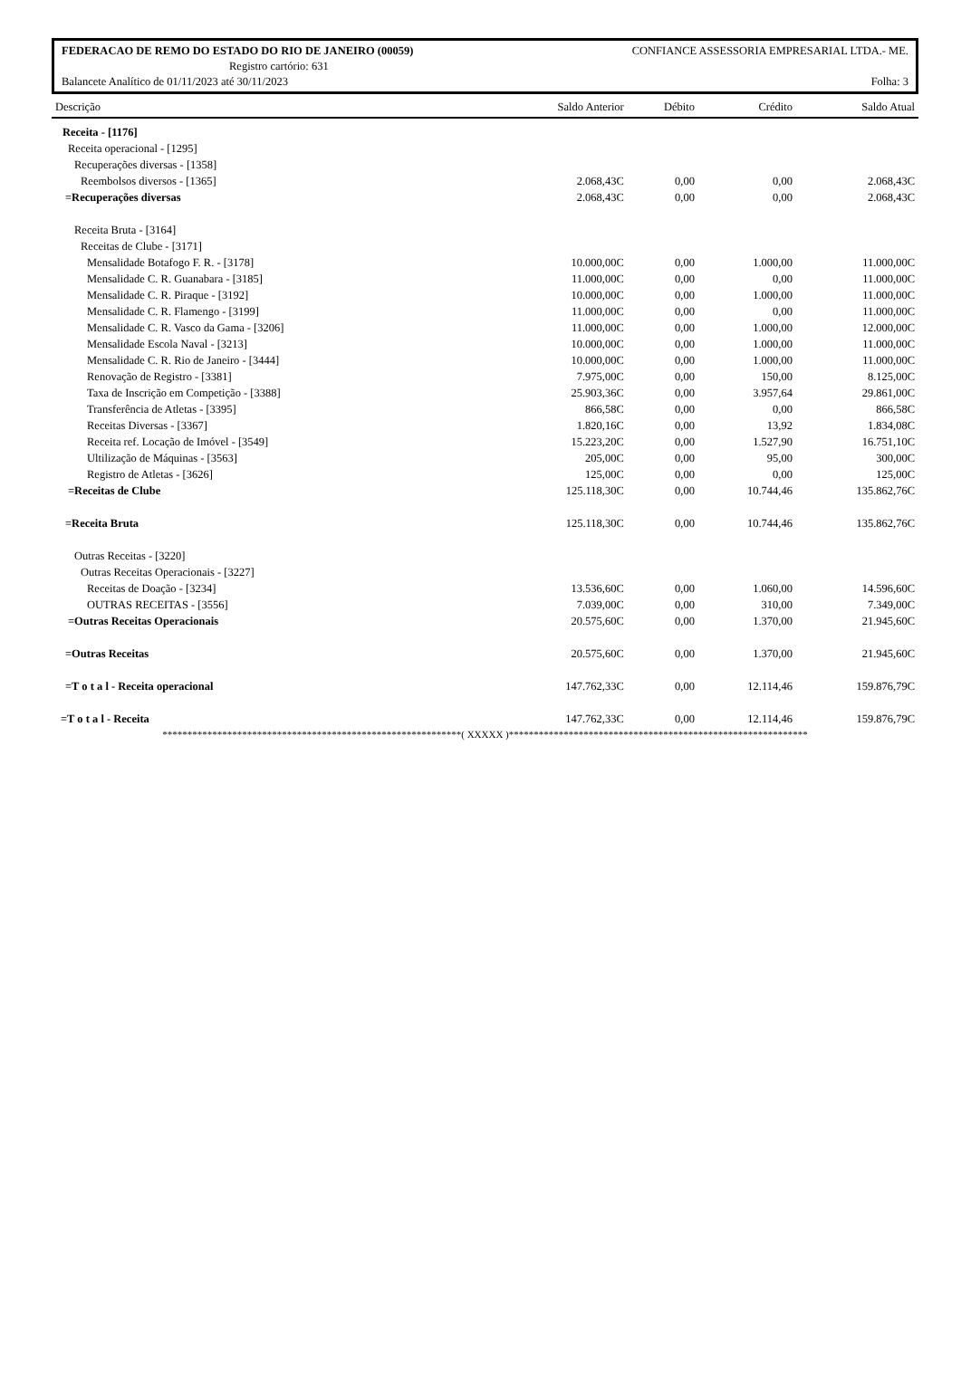FEDERACAO DE REMO DO ESTADO DO RIO DE JANEIRO (00059) CONFIANCE ASSESSORIA EMPRESARIAL LTDA.- ME.
Registro cartório: 631
Balancete Analítico de 01/11/2023 até 30/11/2023 Folha: 3
| Descrição | Saldo Anterior | Débito | Crédito | Saldo Atual |
| --- | --- | --- | --- | --- |
| Receita - [1176] | | | | |
| Receita operacional - [1295] | | | | |
| Recuperações diversas - [1358] | | | | |
| Reembolsos diversos - [1365] | 2.068,43C | 0,00 | 0,00 | 2.068,43C |
| =Recuperações diversas | 2.068,43C | 0,00 | 0,00 | 2.068,43C |
| Receita Bruta - [3164] | | | | |
| Receitas de Clube - [3171] | | | | |
| Mensalidade Botafogo F. R. - [3178] | 10.000,00C | 0,00 | 1.000,00 | 11.000,00C |
| Mensalidade C. R. Guanabara - [3185] | 11.000,00C | 0,00 | 0,00 | 11.000,00C |
| Mensalidade C. R. Piraque - [3192] | 10.000,00C | 0,00 | 1.000,00 | 11.000,00C |
| Mensalidade C. R. Flamengo - [3199] | 11.000,00C | 0,00 | 0,00 | 11.000,00C |
| Mensalidade C. R. Vasco da Gama - [3206] | 11.000,00C | 0,00 | 1.000,00 | 12.000,00C |
| Mensalidade Escola Naval - [3213] | 10.000,00C | 0,00 | 1.000,00 | 11.000,00C |
| Mensalidade C. R. Rio de Janeiro - [3444] | 10.000,00C | 0,00 | 1.000,00 | 11.000,00C |
| Renovação de Registro - [3381] | 7.975,00C | 0,00 | 150,00 | 8.125,00C |
| Taxa de Inscrição em Competição - [3388] | 25.903,36C | 0,00 | 3.957,64 | 29.861,00C |
| Transferência de Atletas - [3395] | 866,58C | 0,00 | 0,00 | 866,58C |
| Receitas Diversas - [3367] | 1.820,16C | 0,00 | 13,92 | 1.834,08C |
| Receita ref. Locação de Imóvel - [3549] | 15.223,20C | 0,00 | 1.527,90 | 16.751,10C |
| Ultilização de Máquinas - [3563] | 205,00C | 0,00 | 95,00 | 300,00C |
| Registro de Atletas - [3626] | 125,00C | 0,00 | 0,00 | 125,00C |
| =Receitas de Clube | 125.118,30C | 0,00 | 10.744,46 | 135.862,76C |
| =Receita Bruta | 125.118,30C | 0,00 | 10.744,46 | 135.862,76C |
| Outras Receitas - [3220] | | | | |
| Outras Receitas Operacionais - [3227] | | | | |
| Receitas de Doação - [3234] | 13.536,60C | 0,00 | 1.060,00 | 14.596,60C |
| OUTRAS RECEITAS - [3556] | 7.039,00C | 0,00 | 310,00 | 7.349,00C |
| =Outras Receitas Operacionais | 20.575,60C | 0,00 | 1.370,00 | 21.945,60C |
| =Outras Receitas | 20.575,60C | 0,00 | 1.370,00 | 21.945,60C |
| =T o t a l - Receita operacional | 147.762,33C | 0,00 | 12.114,46 | 159.876,79C |
| =T o t a l - Receita | 147.762,33C | 0,00 | 12.114,46 | 159.876,79C |
************************************************************( XXXXX )************************************************************